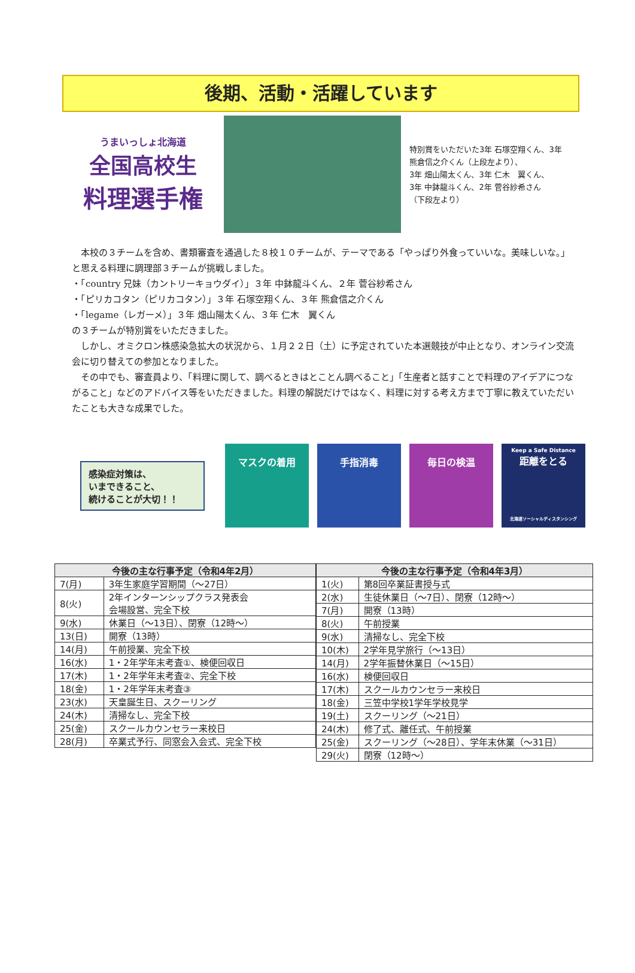後期、活動・活躍しています
うまいっしょ北海道
全国高校生
料理選手権
特別賞をいただいた3年 石塚空翔くん、3年 熊倉信之介くん（上段左より）、
3年 畑山陽太くん、3年 仁木　翼くん、
3年 中鉢龍斗くん、2年 菅谷紗希さん
（下段左より）
　本校の３チームを含め、書類審査を通過した８校１０チームが、テーマである「やっぱり外食っていいな。美味しいな。」と思える料理に調理部３チームが挑戦しました。
・「country 兄妹（カントリーキョウダイ）」３年 中鉢龍斗くん、２年 菅谷紗希さん
・「ピリカコタン（ピリカコタン）」３年 石塚空翔くん、３年 熊倉信之介くん
・「legame（レガーメ）」３年 畑山陽太くん、３年 仁木　翼くん
の３チームが特別賞をいただきました。
　しかし、オミクロン株感染急拡大の状況から、１月２２日（土）に予定されていた本選競技が中止となり、オンライン交流会に切り替えての参加となりました。
　その中でも、審査員より、「料理に関して、調べるときはとことん調べること」「生産者と話すことで料理のアイデアにつながること」などのアドバイス等をいただきました。料理の解説だけではなく、料理に対する考え方まで丁寧に教えていただいたことも大きな成果でした。
感染症対策は、
いまできること、
続けることが大切！！
マスクの着用 手指消毒 毎日の検温
Keep a Safe Distance
距離をとる
北海道ソーシャルディスタンシング
| 今後の主な行事予定（令和4年2月） | |
| --- | --- |
| 7(月) | 3年生家庭学習期間（～27日） |
| 8(火) | 2年インターンシップクラス発表会 会場設営、完全下校 |
| 9(水) | 休業日（～13日）、閉寮（12時～） |
| 13(日) | 開寮（13時） |
| 14(月) | 午前授業、完全下校 |
| 16(水) | 1・2年学年末考査①、検便回収日 |
| 17(木) | 1・2年学年末考査②、完全下校 |
| 18(金) | 1・2年学年末考査③ |
| 23(水) | 天皇誕生日、スクーリング |
| 24(木) | 清掃なし、完全下校 |
| 25(金) | スクールカウンセラー来校日 |
| 28(月) | 卒業式予行、同窓会入会式、完全下校 |
| 今後の主な行事予定（令和4年3月） | |
| --- | --- |
| 1(火) | 第8回卒業証書授与式 |
| 2(水) | 生徒休業日（～7日）、閉寮（12時～） |
| 7(月) | 開寮（13時） |
| 8(火) | 午前授業 |
| 9(水) | 清掃なし、完全下校 |
| 10(木) | 2学年見学旅行（～13日） |
| 14(月) | 2学年振替休業日（～15日） |
| 16(水) | 検便回収日 |
| 17(木) | スクールカウンセラー来校日 |
| 18(金) | 三笠中学校1学年学校見学 |
| 19(土) | スクーリング（～21日） |
| 24(木) | 修了式、離任式、午前授業 |
| 25(金) | スクーリング（～28日）、学年末休業（～31日） |
| 29(火) | 閉寮（12時～） |